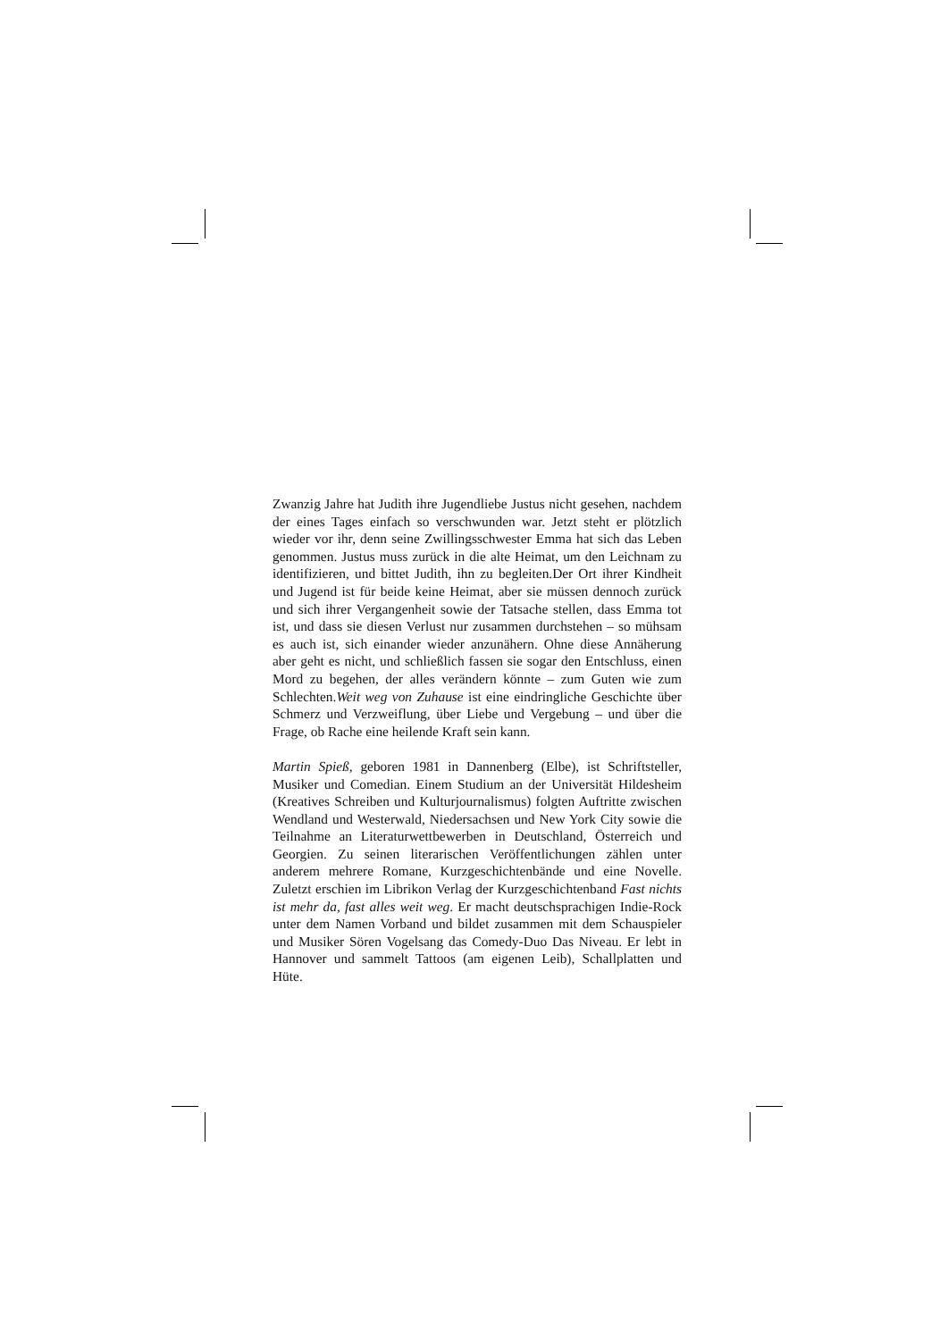Zwanzig Jahre hat Judith ihre Jugendliebe Justus nicht gesehen, nachdem der eines Tages einfach so verschwunden war. Jetzt steht er plötzlich wieder vor ihr, denn seine Zwillingsschwester Emma hat sich das Leben genommen. Justus muss zurück in die alte Heimat, um den Leichnam zu identifizieren, und bittet Judith, ihn zu begleiten.Der Ort ihrer Kindheit und Jugend ist für beide keine Heimat, aber sie müssen dennoch zurück und sich ihrer Vergangenheit sowie der Tatsache stellen, dass Emma tot ist, und dass sie diesen Verlust nur zusammen durchstehen – so mühsam es auch ist, sich einander wieder anzunähern. Ohne diese Annäherung aber geht es nicht, und schließlich fassen sie sogar den Entschluss, einen Mord zu begehen, der alles verändern könnte – zum Guten wie zum Schlechten.Weit weg von Zuhause ist eine eindringliche Geschichte über Schmerz und Verzweiflung, über Liebe und Vergebung – und über die Frage, ob Rache eine heilende Kraft sein kann.
Martin Spieß, geboren 1981 in Dannenberg (Elbe), ist Schriftsteller, Musiker und Comedian. Einem Studium an der Universität Hildesheim (Kreatives Schreiben und Kulturjournalismus) folgten Auftritte zwischen Wendland und Westerwald, Niedersachsen und New York City sowie die Teilnahme an Literaturwettbewerben in Deutschland, Österreich und Georgien. Zu seinen literarischen Veröffentlichungen zählen unter anderem mehrere Romane, Kurzgeschichtenbände und eine Novelle. Zuletzt erschien im Librikon Verlag der Kurzgeschichtenband Fast nichts ist mehr da, fast alles weit weg. Er macht deutschsprachigen Indie-Rock unter dem Namen Vorband und bildet zusammen mit dem Schauspieler und Musiker Sören Vogelsang das Comedy-Duo Das Niveau. Er lebt in Hannover und sammelt Tattoos (am eigenen Leib), Schallplatten und Hüte.